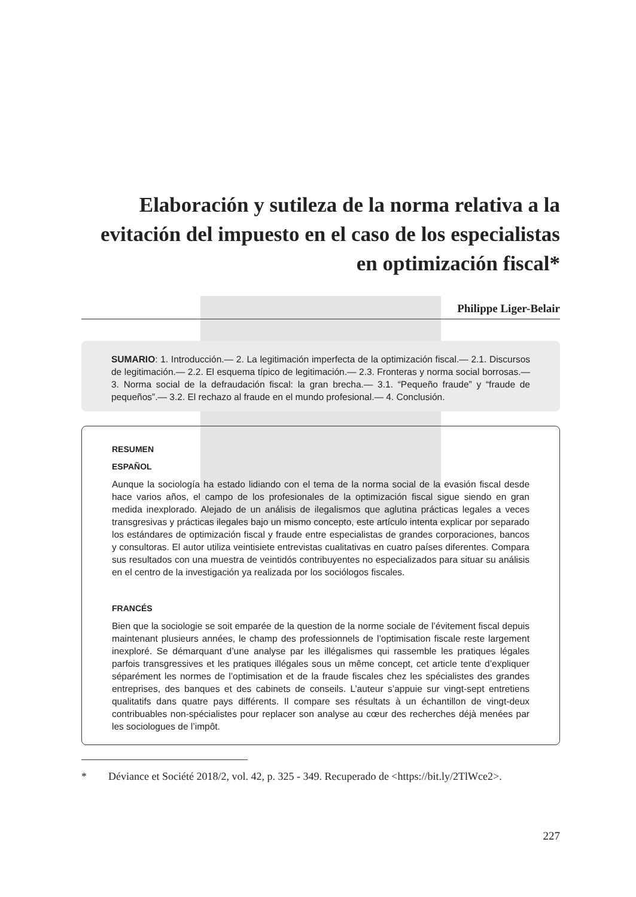Elaboración y sutileza de la norma relativa a la evitación del impuesto en el caso de los especialistas en optimización fiscal*
Philippe Liger-Belair
SUMARIO: 1. Introducción.— 2. La legitimación imperfecta de la optimización fiscal.— 2.1. Discursos de legitimación.— 2.2. El esquema típico de legitimación.— 2.3. Fronteras y norma social borrosas.— 3. Norma social de la defraudación fiscal: la gran brecha.— 3.1. “Pequeño fraude” y “fraude de pequeños”.— 3.2. El rechazo al fraude en el mundo profesio­nal.— 4. Conclusión.
RESUMEN
ESPAÑOL
Aunque la sociología ha estado lidiando con el tema de la norma social de la evasión fiscal desde hace varios años, el campo de los profesionales de la optimización fiscal sigue siendo en gran medida inexplorado. Alejado de un análisis de ilegalismos que aglutina prácticas legales a veces transgresivas y prácticas ilegales bajo un mismo concepto, este artículo intenta explicar por separado los estándares de optimización fiscal y fraude entre especialistas de grandes corporaciones, bancos y consultoras. El autor utiliza veintisiete entrevistas cualitativas en cuatro países diferentes. Compara sus resultados con una muestra de veintidós contribuyentes no especializados para situar su análisis en el centro de la investigación ya realizada por los sociólogos fiscales.
FRANCÉS
Bien que la sociologie se soit emparée de la question de la norme sociale de l’évitement fiscal depuis maintenant plusieurs années, le champ des professionnels de l’optimisation fiscale reste largement inexploré. Se démarquant d’une analyse par les illégalismes qui rassemble les pratiques légales parfois transgressives et les pratiques illégales sous un même concept, cet article tente d’expliquer séparément les normes de l’optimisation et de la fraude fiscales chez les spécialistes des grandes entreprises, des banques et des cabinets de conseils. L’auteur s’appuie sur vingt-sept entretiens qualitatifs dans quatre pays différents. Il compare ses résultats à un échantillon de vingt-deux contribuables non-spécialistes pour replacer son analyse au cœur des recherches déjà menées par les sociologues de l’impôt.
* Déviance et Société 2018/2, vol. 42, p. 325 - 349. Recuperado de <https://bit.ly/2TlWce2>.
227